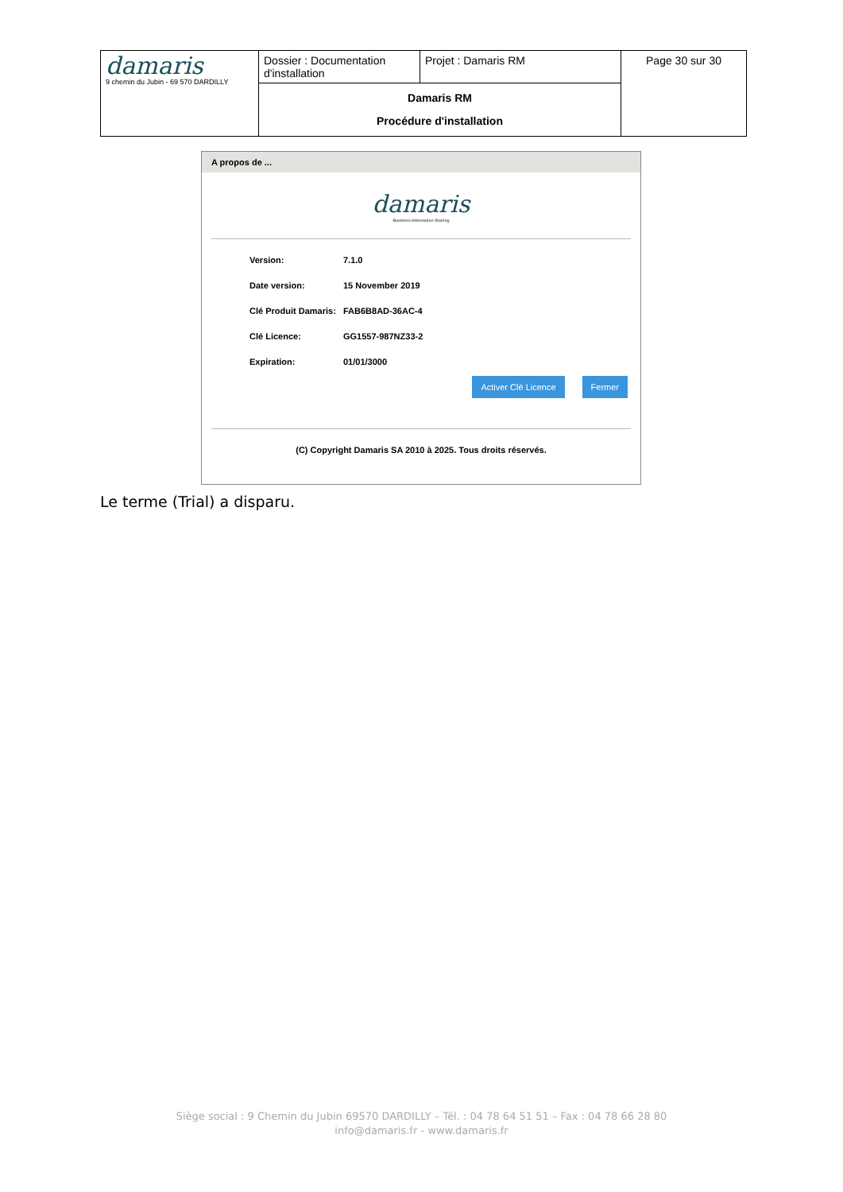| damaris 9 chemin du Jubin - 69 570 DARDILLY | Dossier : Documentation d'installation | Projet : Damaris RM | Page 30 sur 30 |
| | Damaris RM Procédure d'installation | | |
A propos de ...
damaris
Business Information Sharing
| Version: | 7.1.0 |
| Date version: | 15 November 2019 |
| Clé Produit Damaris: | FAB6B8AD-36AC-4 |
| Clé Licence: | GG1557-987NZ33-2 |
| Expiration: | 01/01/3000 |
Activer Clé Licence Fermer
(C) Copyright Damaris SA 2010 à 2025. Tous droits réservés.
Le terme (Trial) a disparu.
Siège social : 9 Chemin du Jubin 69570 DARDILLY – Tél. : 04 78 64 51 51 – Fax : 04 78 66 28 80
info@damaris.fr - www.damaris.fr